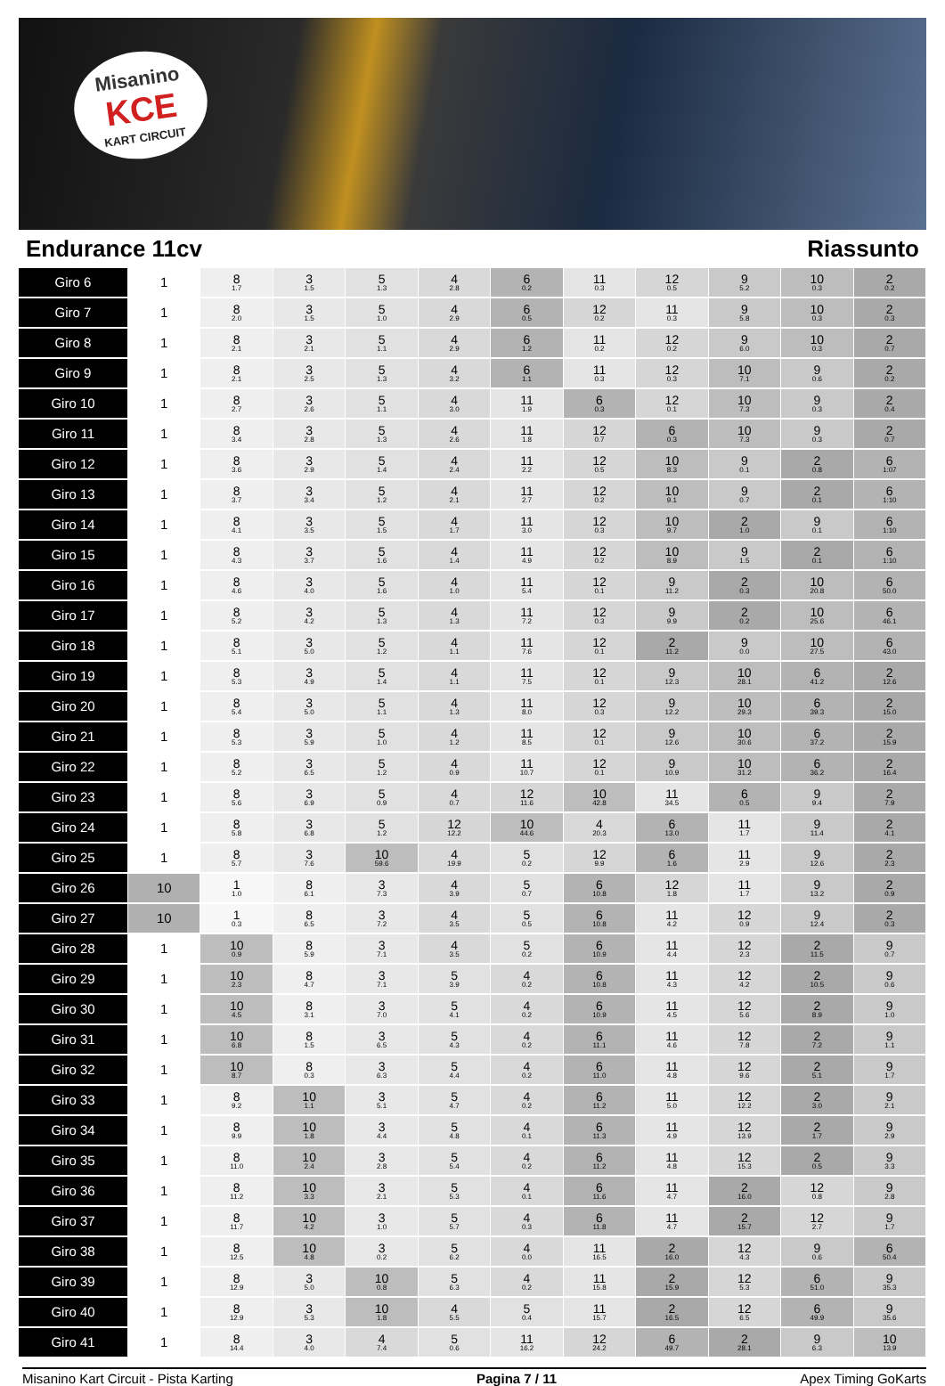Misanino
KCE
KART CIRCUIT
Endurance 11cv Riassunto
| Giro 6 | 1 | 8 1.7 | 3 1.5 | 5 1.3 | 4 2.8 | 6 0.2 | 11 0.3 | 12 0.5 | 9 5.2 | 10 0.3 | 2 0.2 |
| Giro 7 | 1 | 8 2.0 | 3 1.5 | 5 1.0 | 4 2.9 | 6 0.5 | 12 0.2 | 11 0.3 | 9 5.8 | 10 0.3 | 2 0.3 |
| Giro 8 | 1 | 8 2.1 | 3 2.1 | 5 1.1 | 4 2.9 | 6 1.2 | 11 0.2 | 12 0.2 | 9 6.0 | 10 0.3 | 2 0.7 |
| Giro 9 | 1 | 8 2.1 | 3 2.5 | 5 1.3 | 4 3.2 | 6 1.1 | 11 0.3 | 12 0.3 | 10 7.1 | 9 0.6 | 2 0.2 |
| Giro 10 | 1 | 8 2.7 | 3 2.6 | 5 1.1 | 4 3.0 | 11 1.9 | 6 0.3 | 12 0.1 | 10 7.3 | 9 0.3 | 2 0.4 |
| Giro 11 | 1 | 8 3.4 | 3 2.8 | 5 1.3 | 4 2.6 | 11 1.8 | 12 0.7 | 6 0.3 | 10 7.3 | 9 0.3 | 2 0.7 |
| Giro 12 | 1 | 8 3.6 | 3 2.9 | 5 1.4 | 4 2.4 | 11 2.2 | 12 0.5 | 10 8.3 | 9 0.1 | 2 0.8 | 6 1:07 |
| Giro 13 | 1 | 8 3.7 | 3 3.4 | 5 1.2 | 4 2.1 | 11 2.7 | 12 0.2 | 10 9.1 | 9 0.7 | 2 0.1 | 6 1:10 |
| Giro 14 | 1 | 8 4.1 | 3 3.5 | 5 1.5 | 4 1.7 | 11 3.0 | 12 0.3 | 10 9.7 | 2 1.0 | 9 0.1 | 6 1:10 |
| Giro 15 | 1 | 8 4.3 | 3 3.7 | 5 1.6 | 4 1.4 | 11 4.9 | 12 0.2 | 10 8.9 | 9 1.5 | 2 0.1 | 6 1:10 |
| Giro 16 | 1 | 8 4.6 | 3 4.0 | 5 1.6 | 4 1.0 | 11 5.4 | 12 0.1 | 9 11.2 | 2 0.3 | 10 20.8 | 6 50.0 |
| Giro 17 | 1 | 8 5.2 | 3 4.2 | 5 1.3 | 4 1.3 | 11 7.2 | 12 0.3 | 9 9.9 | 2 0.2 | 10 25.6 | 6 46.1 |
| Giro 18 | 1 | 8 5.1 | 3 5.0 | 5 1.2 | 4 1.1 | 11 7.6 | 12 0.1 | 2 11.2 | 9 0.0 | 10 27.5 | 6 43.0 |
| Giro 19 | 1 | 8 5.3 | 3 4.9 | 5 1.4 | 4 1.1 | 11 7.5 | 12 0.1 | 9 12.3 | 10 28.1 | 6 41.2 | 2 12.6 |
| Giro 20 | 1 | 8 5.4 | 3 5.0 | 5 1.1 | 4 1.3 | 11 8.0 | 12 0.3 | 9 12.2 | 10 29.3 | 6 39.3 | 2 15.0 |
| Giro 21 | 1 | 8 5.3 | 3 5.9 | 5 1.0 | 4 1.2 | 11 8.5 | 12 0.1 | 9 12.6 | 10 30.6 | 6 37.2 | 2 15.9 |
| Giro 22 | 1 | 8 5.2 | 3 6.5 | 5 1.2 | 4 0.9 | 11 10.7 | 12 0.1 | 9 10.9 | 10 31.2 | 6 36.2 | 2 16.4 |
| Giro 23 | 1 | 8 5.6 | 3 6.9 | 5 0.9 | 4 0.7 | 12 11.6 | 10 42.8 | 11 34.5 | 6 0.5 | 9 9.4 | 2 7.9 |
| Giro 24 | 1 | 8 5.8 | 3 6.8 | 5 1.2 | 12 12.2 | 10 44.6 | 4 20.3 | 6 13.0 | 11 1.7 | 9 11.4 | 2 4.1 |
| Giro 25 | 1 | 8 5.7 | 3 7.6 | 10 59.6 | 4 19.9 | 5 0.2 | 12 9.9 | 6 1.6 | 11 2.9 | 9 12.6 | 2 2.3 |
| Giro 26 | 10 | 1 1.0 | 8 6.1 | 3 7.3 | 4 3.9 | 5 0.7 | 6 10.8 | 12 1.8 | 11 1.7 | 9 13.2 | 2 0.9 |
| Giro 27 | 10 | 1 0.3 | 8 6.5 | 3 7.2 | 4 3.5 | 5 0.5 | 6 10.8 | 11 4.2 | 12 0.9 | 9 12.4 | 2 0.3 |
| Giro 28 | 1 | 10 0.9 | 8 5.9 | 3 7.1 | 4 3.5 | 5 0.2 | 6 10.9 | 11 4.4 | 12 2.3 | 2 11.5 | 9 0.7 |
| Giro 29 | 1 | 10 2.3 | 8 4.7 | 3 7.1 | 5 3.9 | 4 0.2 | 6 10.8 | 11 4.3 | 12 4.2 | 2 10.5 | 9 0.6 |
| Giro 30 | 1 | 10 4.5 | 8 3.1 | 3 7.0 | 5 4.1 | 4 0.2 | 6 10.9 | 11 4.5 | 12 5.6 | 2 8.9 | 9 1.0 |
| Giro 31 | 1 | 10 6.8 | 8 1.5 | 3 6.5 | 5 4.3 | 4 0.2 | 6 11.1 | 11 4.6 | 12 7.8 | 2 7.2 | 9 1.1 |
| Giro 32 | 1 | 10 8.7 | 8 0.3 | 3 6.3 | 5 4.4 | 4 0.2 | 6 11.0 | 11 4.8 | 12 9.6 | 2 5.1 | 9 1.7 |
| Giro 33 | 1 | 8 9.2 | 10 1.1 | 3 5.1 | 5 4.7 | 4 0.2 | 6 11.2 | 11 5.0 | 12 12.2 | 2 3.0 | 9 2.1 |
| Giro 34 | 1 | 8 9.9 | 10 1.8 | 3 4.4 | 5 4.8 | 4 0.1 | 6 11.3 | 11 4.9 | 12 13.9 | 2 1.7 | 9 2.9 |
| Giro 35 | 1 | 8 11.0 | 10 2.4 | 3 2.8 | 5 5.4 | 4 0.2 | 6 11.2 | 11 4.8 | 12 15.3 | 2 0.5 | 9 3.3 |
| Giro 36 | 1 | 8 11.2 | 10 3.3 | 3 2.1 | 5 5.3 | 4 0.1 | 6 11.6 | 11 4.7 | 2 16.0 | 12 0.8 | 9 2.8 |
| Giro 37 | 1 | 8 11.7 | 10 4.2 | 3 1.0 | 5 5.7 | 4 0.3 | 6 11.8 | 11 4.7 | 2 15.7 | 12 2.7 | 9 1.7 |
| Giro 38 | 1 | 8 12.5 | 10 4.8 | 3 0.2 | 5 6.2 | 4 0.0 | 11 16.5 | 2 16.0 | 12 4.3 | 9 0.6 | 6 50.4 |
| Giro 39 | 1 | 8 12.9 | 3 5.0 | 10 0.8 | 5 6.3 | 4 0.2 | 11 15.8 | 2 15.9 | 12 5.3 | 6 51.0 | 9 35.3 |
| Giro 40 | 1 | 8 12.9 | 3 5.3 | 10 1.8 | 4 5.5 | 5 0.4 | 11 15.7 | 2 16.5 | 12 6.5 | 6 49.9 | 9 35.6 |
| Giro 41 | 1 | 8 14.4 | 3 4.0 | 4 7.4 | 5 0.6 | 11 16.2 | 12 24.2 | 6 49.7 | 2 28.1 | 9 6.3 | 10 13.9 |
Misanino Kart Circuit - Pista Karting Pagina 7 / 11 Apex Timing GoKarts